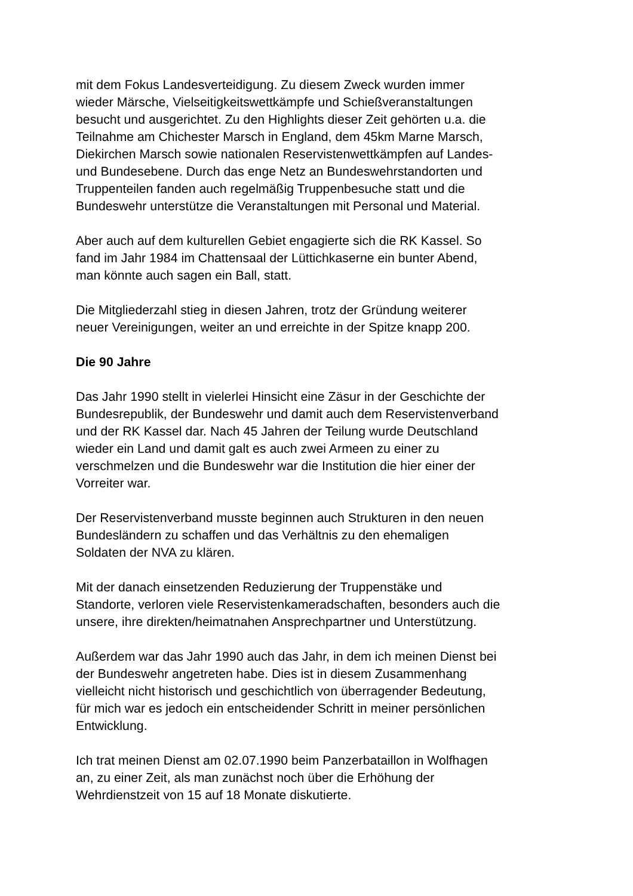mit dem Fokus Landesverteidigung. Zu diesem Zweck wurden immer
wieder Märsche, Vielseitigkeitswettkämpfe und Schießveranstaltungen
besucht und ausgerichtet. Zu den Highlights dieser Zeit gehörten u.a. die
Teilnahme am Chichester Marsch in England, dem 45km Marne Marsch,
Diekirchen Marsch sowie nationalen Reservistenwettkämpfen auf Landes-
und Bundesebene. Durch das enge Netz an Bundeswehrstandorten und
Truppenteilen fanden auch regelmäßig Truppenbesuche statt und die
Bundeswehr unterstütze die Veranstaltungen mit Personal und Material.
Aber auch auf dem kulturellen Gebiet engagierte sich die RK Kassel. So
fand im Jahr 1984 im Chattensaal der Lüttichkaserne ein bunter Abend,
man könnte auch sagen ein Ball, statt.
Die Mitgliederzahl stieg in diesen Jahren, trotz der Gründung weiterer
neuer Vereinigungen, weiter an und erreichte in der Spitze knapp 200.
Die 90 Jahre
Das Jahr 1990 stellt in vielerlei Hinsicht eine Zäsur in der Geschichte der
Bundesrepublik, der Bundeswehr und damit auch dem Reservistenverband
und der RK Kassel dar. Nach 45 Jahren der Teilung wurde Deutschland
wieder ein Land und damit galt es auch zwei Armeen zu einer zu
verschmelzen und die Bundeswehr war die Institution die hier einer der
Vorreiter war.
Der Reservistenverband musste beginnen auch Strukturen in den neuen
Bundesländern zu schaffen und das Verhältnis zu den ehemaligen
Soldaten der NVA zu klären.
Mit der danach einsetzenden Reduzierung der Truppenstäke und
Standorte, verloren viele Reservistenkameradschaften, besonders auch die
unsere, ihre direkten/heimatnahen Ansprechpartner und Unterstützung.
Außerdem war das Jahr 1990 auch das Jahr, in dem ich meinen Dienst bei
der Bundeswehr angetreten habe. Dies ist in diesem Zusammenhang
vielleicht nicht historisch und geschichtlich von überragender Bedeutung,
für mich war es jedoch ein entscheidender Schritt in meiner persönlichen
Entwicklung.
Ich trat meinen Dienst am 02.07.1990 beim Panzerbataillon in Wolfhagen
an, zu einer Zeit, als man zunächst noch über die Erhöhung der
Wehrdienstzeit von 15 auf 18 Monate diskutierte.